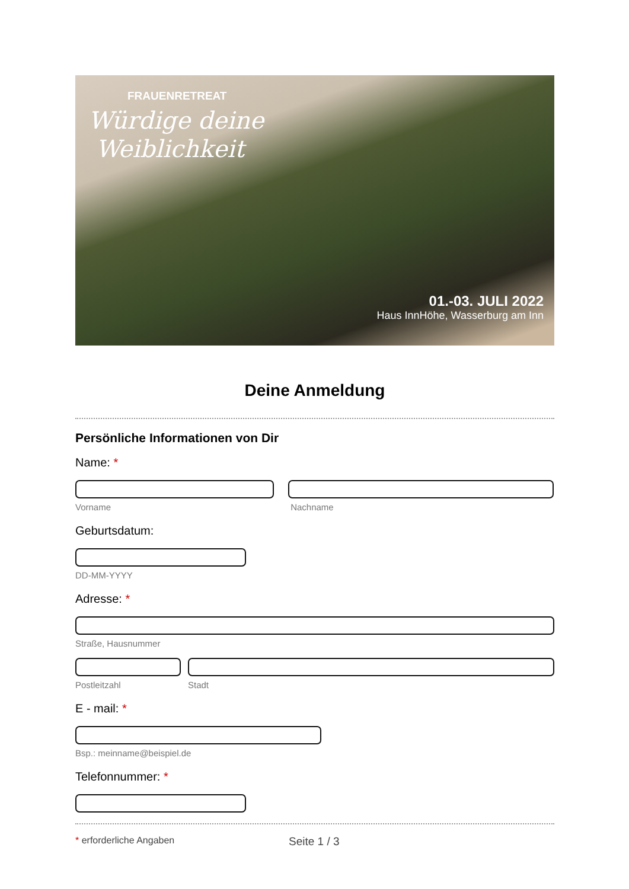FRAUENRETREAT
Würdige deine
Weiblichkeit
01.-03. JULI 2022
Haus InnHöhe, Wasserburg am Inn
Deine Anmeldung
Persönliche Informationen von Dir
Name: *
Vorname Nachname
Geburtsdatum:
DD-MM-YYYY
Adresse: *
Straße, Hausnummer
Postleitzahl Stadt
E - mail: *
Bsp.: meinname@beispiel.de
Telefonnummer: *
* erforderliche Angaben
Seite 1 / 3